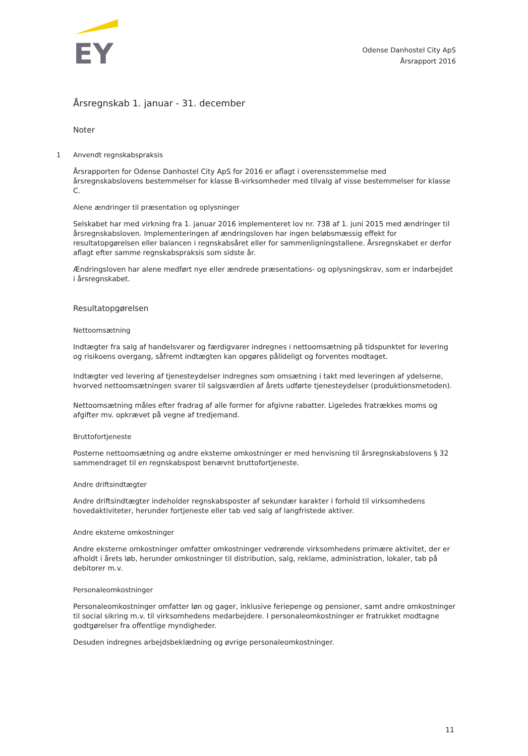EY
Odense Danhostel City ApS
Årsrapport 2016
Årsregnskab 1. januar - 31. december
Noter
1 Anvendt regnskabspraksis
Årsrapporten for Odense Danhostel City ApS for 2016 er aflagt i overensstemmelse med årsregnskabslovens bestemmelser for klasse B-virksomheder med tilvalg af visse bestemmelser for klasse C.
Alene ændringer til præsentation og oplysninger
Selskabet har med virkning fra 1. januar 2016 implementeret lov nr. 738 af 1. juni 2015 med ændringer til årsregnskabsloven. Implementeringen af ændringsloven har ingen beløbsmæssig effekt for resultatopgørelsen eller balancen i regnskabsåret eller for sammenligningstallene. Årsregnskabet er derfor aflagt efter samme regnskabspraksis som sidste år.
Ændringsloven har alene medført nye eller ændrede præsentations- og oplysningskrav, som er indarbejdet i årsregnskabet.
Resultatopgørelsen
Nettoomsætning
Indtægter fra salg af handelsvarer og færdigvarer indregnes i nettoomsætning på tidspunktet for levering og risikoens overgang, såfremt indtægten kan opgøres pålideligt og forventes modtaget.
Indtægter ved levering af tjenesteydelser indregnes som omsætning i takt med leveringen af ydelserne, hvorved nettoomsætningen svarer til salgsværdien af årets udførte tjenesteydelser (produktionsmetoden).
Nettoomsætning måles efter fradrag af alle former for afgivne rabatter. Ligeledes fratrækkes moms og afgifter mv. opkrævet på vegne af tredjemand.
Bruttofortjeneste
Posterne nettoomsætning og andre eksterne omkostninger er med henvisning til årsregnskabslovens § 32 sammendraget til en regnskabspost benævnt bruttofortjeneste.
Andre driftsindtægter
Andre driftsindtægter indeholder regnskabsposter af sekundær karakter i forhold til virksomhedens hovedaktiviteter, herunder fortjeneste eller tab ved salg af langfristede aktiver.
Andre eksterne omkostninger
Andre eksterne omkostninger omfatter omkostninger vedrørende virksomhedens primære aktivitet, der er afholdt i årets løb, herunder omkostninger til distribution, salg, reklame, administration, lokaler, tab på debitorer m.v.
Personaleomkostninger
Personaleomkostninger omfatter løn og gager, inklusive feriepenge og pensioner, samt andre omkostninger til social sikring m.v. til virksomhedens medarbejdere. I personaleomkostninger er fratrukket modtagne godtgørelser fra offentlige myndigheder.
Desuden indregnes arbejdsbeklædning og øvrige personaleomkostninger.
11